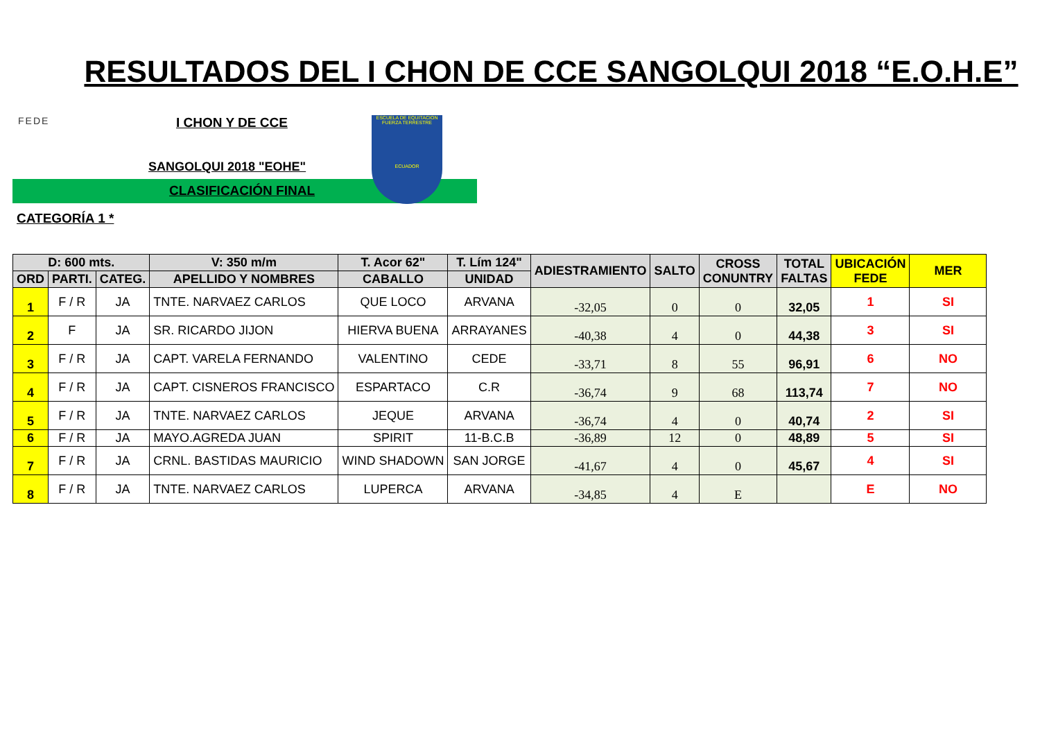RESULTADOS DEL I CHON DE CCE SANGOLQUI 2018 “E.O.H.E”
FEDE I CHON Y DE CCE
SANGOLQUI 2018 "EOHE"
CLASIFICACIÓN FINAL
ESCUELA DE EQUITACION FUERZA TERRESTRE
ECUADOR
CATEGORÍA 1 *
| D: 600 mts. | | | V: 350 m/m | T. Acor 62" | T. Lím 124" | ADIESTRAMIENTO | SALTO | CROSS CONUNTRY | TOTAL FALTAS | UBICACIÓN FEDE | MER |
| --- | --- | --- | --- | --- | --- | --- | --- | --- | --- | --- | --- |
| ORD | PARTI. | CATEG. | APELLIDO Y NOMBRES | CABALLO | UNIDAD | | | | | | |
| 1 | F / R | JA | TNTE. NARVAEZ CARLOS | QUE LOCO | ARVANA | -32,05 | 0 | 0 | 32,05 | 1 | SI |
| 2 | F | JA | SR. RICARDO JIJON | HIERVA BUENA | ARRAYANES | -40,38 | 4 | 0 | 44,38 | 3 | SI |
| 3 | F / R | JA | CAPT. VARELA FERNANDO | VALENTINO | CEDE | -33,71 | 8 | 55 | 96,91 | 6 | NO |
| 4 | F / R | JA | CAPT. CISNEROS FRANCISCO | ESPARTACO | C.R | -36,74 | 9 | 68 | 113,74 | 7 | NO |
| 5 | F / R | JA | TNTE. NARVAEZ CARLOS | JEQUE | ARVANA | -36,74 | 4 | 0 | 40,74 | 2 | SI |
| 6 | F / R | JA | MAYO.AGREDA JUAN | SPIRIT | 11-B.C.B | -36,89 | 12 | 0 | 48,89 | 5 | SI |
| 7 | F / R | JA | CRNL. BASTIDAS MAURICIO | WIND SHADOWN | SAN JORGE | -41,67 | 4 | 0 | 45,67 | 4 | SI |
| 8 | F / R | JA | TNTE. NARVAEZ CARLOS | LUPERCA | ARVANA | -34,85 | 4 | E | | E | NO |